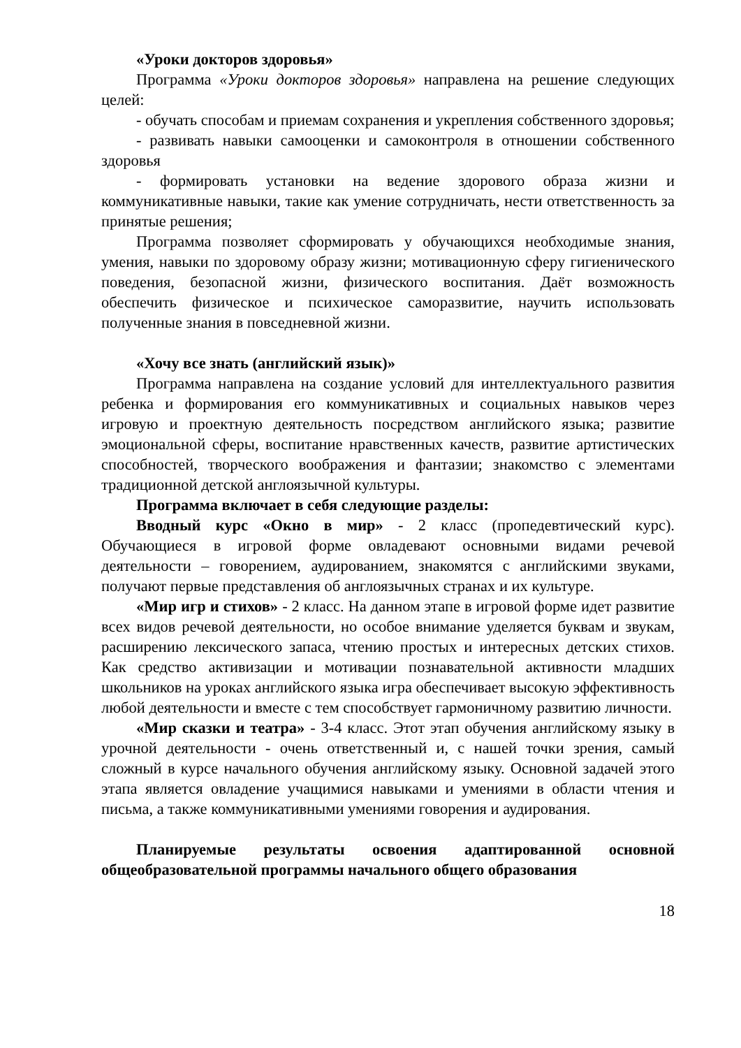«Уроки докторов здоровья»
Программа «Уроки докторов здоровья» направлена на решение следующих целей:
- обучать способам и приемам сохранения и укрепления собственного здоровья;
- развивать навыки самооценки и самоконтроля в отношении собственного здоровья
- формировать установки на ведение здорового образа жизни и коммуникативные навыки, такие как умение сотрудничать, нести ответственность за принятые решения;
Программа позволяет сформировать у обучающихся необходимые знания, умения, навыки по здоровому образу жизни; мотивационную сферу гигиенического поведения, безопасной жизни, физического воспитания. Даёт возможность обеспечить физическое и психическое саморазвитие, научить использовать полученные знания в повседневной жизни.
«Хочу все знать (английский язык)»
Программа направлена на создание условий для интеллектуального развития ребенка и формирования его коммуникативных и социальных навыков через игровую и проектную деятельность посредством английского языка; развитие эмоциональной сферы, воспитание нравственных качеств, развитие артистических способностей, творческого воображения и фантазии; знакомство с элементами традиционной детской англоязычной культуры.
Программа включает в себя следующие разделы:
Вводный курс «Окно в мир» - 2 класс (пропедевтический курс). Обучающиеся в игровой форме овладевают основными видами речевой деятельности – говорением, аудированием, знакомятся с английскими звуками, получают первые представления об англоязычных странах и их культуре.
«Мир игр и стихов» - 2 класс. На данном этапе в игровой форме идет развитие всех видов речевой деятельности, но особое внимание уделяется буквам и звукам, расширению лексического запаса, чтению простых и интересных детских стихов. Как средство активизации и мотивации познавательной активности младших школьников на уроках английского языка игра обеспечивает высокую эффективность любой деятельности и вместе с тем способствует гармоничному развитию личности.
«Мир сказки и театра» - 3-4 класс. Этот этап обучения английскому языку в урочной деятельности - очень ответственный и, с нашей точки зрения, самый сложный в курсе начального обучения английскому языку. Основной задачей этого этапа является овладение учащимися навыками и умениями в области чтения и письма, а также коммуникативными умениями говорения и аудирования.
Планируемые результаты освоения адаптированной основной общеобразовательной программы начального общего образования
18